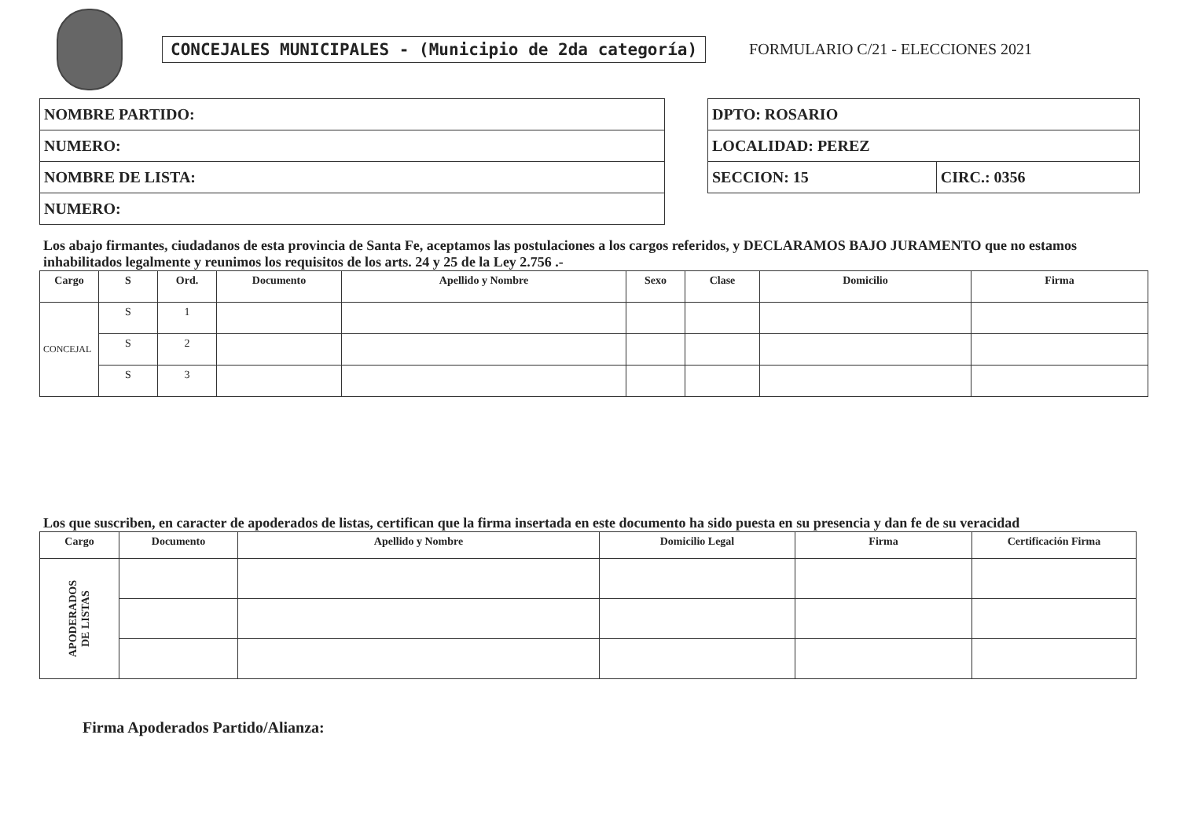CONCEJALES MUNICIPALES - (Municipio de 2da categoría)
FORMULARIO C/21 - ELECCIONES 2021
| NOMBRE PARTIDO: |
| NUMERO: |
| NOMBRE DE LISTA: |
| NUMERO: |
| DPTO: ROSARIO | |
| LOCALIDAD: PEREZ | |
| SECCION: 15 | CIRC.: 0356 |
Los abajo firmantes, ciudadanos de esta provincia de Santa Fe, aceptamos las postulaciones a los cargos referidos, y DECLARAMOS BAJO JURAMENTO que no estamos inhabilitados legalmente y reunimos los requisitos de los arts. 24 y 25 de la Ley 2.756 .-
| Cargo | S | Ord. | Documento | Apellido y Nombre | Sexo | Clase | Domicilio | Firma |
| --- | --- | --- | --- | --- | --- | --- | --- | --- |
| CONCEJAL | S | 1 | | | | | | |
| | S | 2 | | | | | | |
| | S | 3 | | | | | | |
Los que suscriben, en caracter de apoderados de listas, certifican que la firma insertada en este documento ha sido puesta en su presencia y dan fe de su veracidad
| Cargo | Documento | Apellido y Nombre | Domicilio Legal | Firma | Certificación Firma |
| --- | --- | --- | --- | --- | --- |
| APODERADOS DE LISTAS | | | | | |
Firma Apoderados Partido/Alianza: